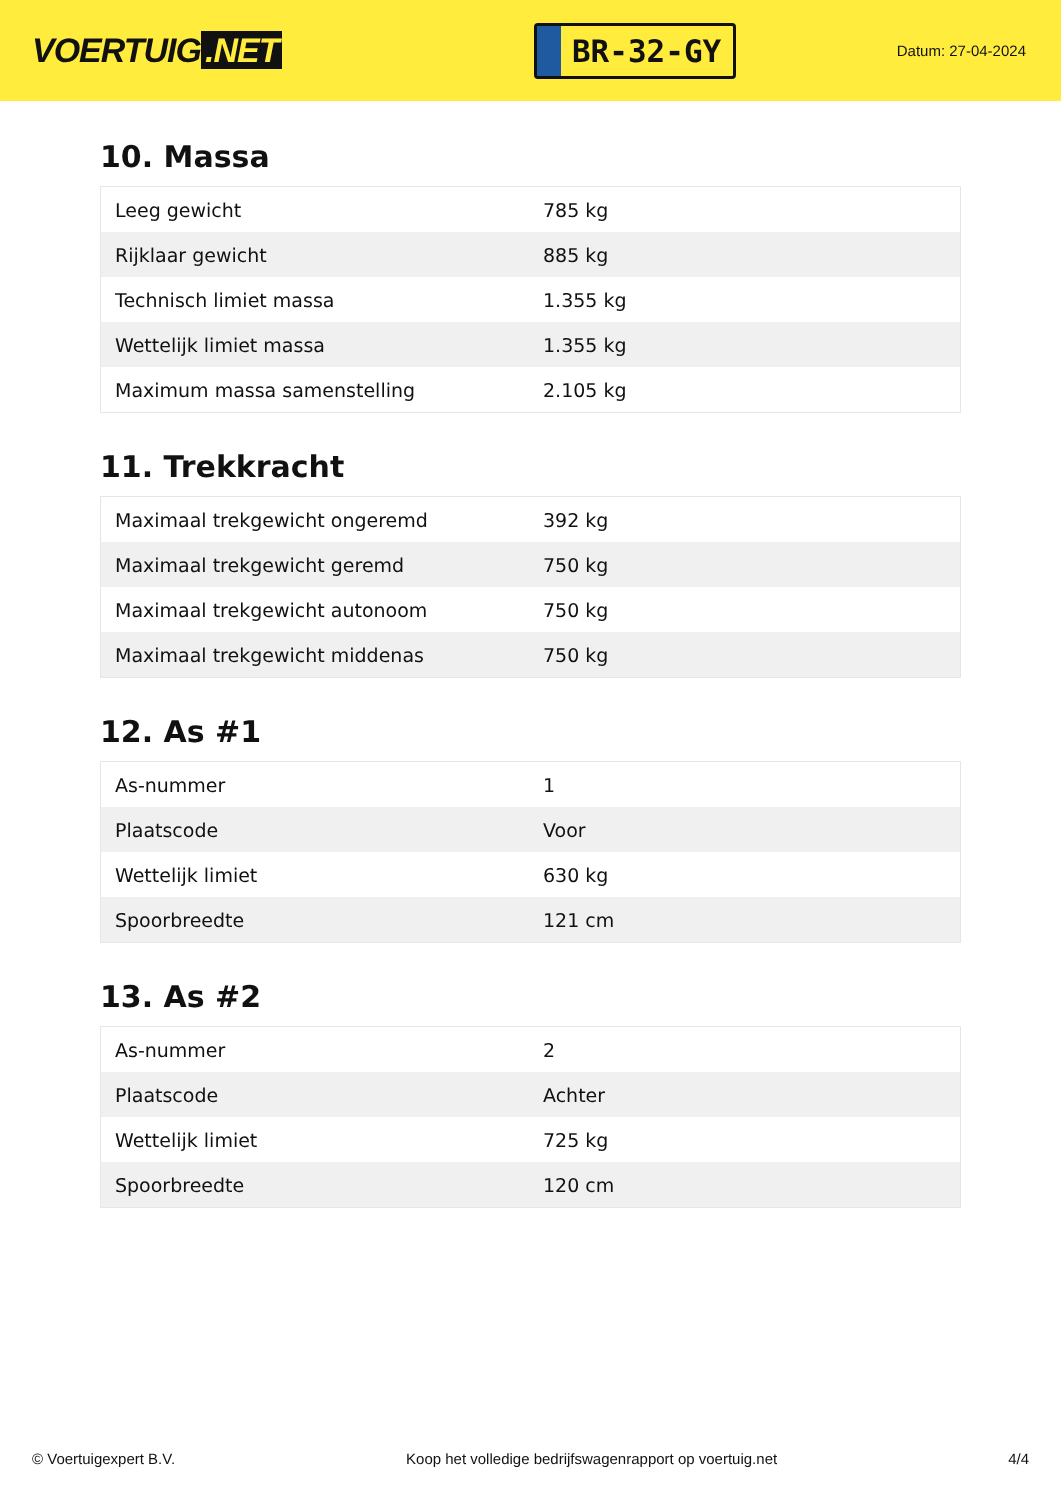VOERTUIG.NET
BR-32-GY
Datum: 27-04-2024
10. Massa
| Leeg gewicht | 785 kg |
| Rijklaar gewicht | 885 kg |
| Technisch limiet massa | 1.355 kg |
| Wettelijk limiet massa | 1.355 kg |
| Maximum massa samenstelling | 2.105 kg |
11. Trekkracht
| Maximaal trekgewicht ongeremd | 392 kg |
| Maximaal trekgewicht geremd | 750 kg |
| Maximaal trekgewicht autonoom | 750 kg |
| Maximaal trekgewicht middenas | 750 kg |
12. As #1
| As-nummer | 1 |
| Plaatscode | Voor |
| Wettelijk limiet | 630 kg |
| Spoorbreedte | 121 cm |
13. As #2
| As-nummer | 2 |
| Plaatscode | Achter |
| Wettelijk limiet | 725 kg |
| Spoorbreedte | 120 cm |
© Voertuigexpert B.V. Koop het volledige bedrijfswagenrapport op voertuig.net 4/4